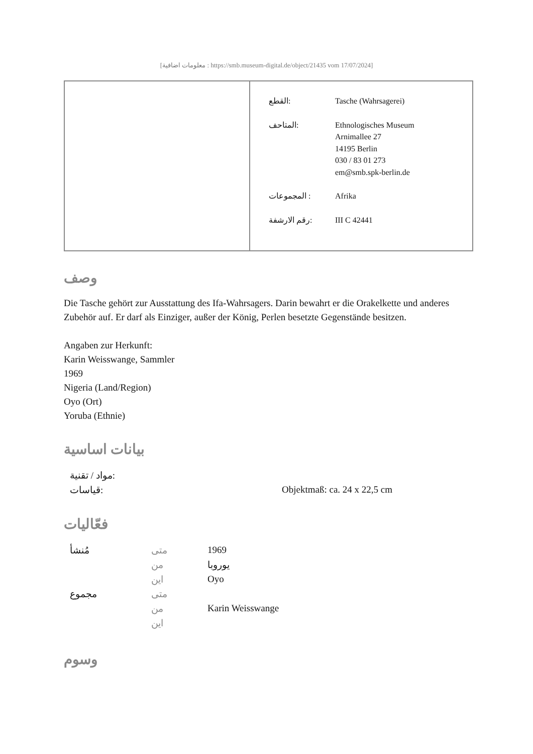[معلومات اضافية : https://smb.museum-digital.de/object/21435 vom 17/07/2024]
| | / القطع: / Tasche (Wahrsagerei) / / المتاحف: / Ethnologisches Museum Arnimallee 27 14195 Berlin 030 / 83 01 273 em@smb.spk-berlin.de / / المجموعات : / Afrika / / رقم الارشفة: / III C 42441 / |
وصف
Die Tasche gehört zur Ausstattung des Ifa-Wahrsagers. Darin bewahrt er die Orakelkette und anderes Zubehör auf. Er darf als Einziger, außer der König, Perlen besetzte Gegenstände besitzen.
Angaben zur Herkunft:
Karin Weisswange, Sammler
1969
Nigeria (Land/Region)
Oyo (Ort)
Yoruba (Ethnie)
بيانات اساسية
| مواد / تقنية: | |
| قياسات: | Objektmaß: ca. 24 x 22,5 cm |
فعّاليات
| مُنشأ | متى | 1969 |
| | من | يوروبا |
| | اين | Oyo |
| مجموع | متى | |
| | من | Karin Weisswange |
| | اين | |
وسوم